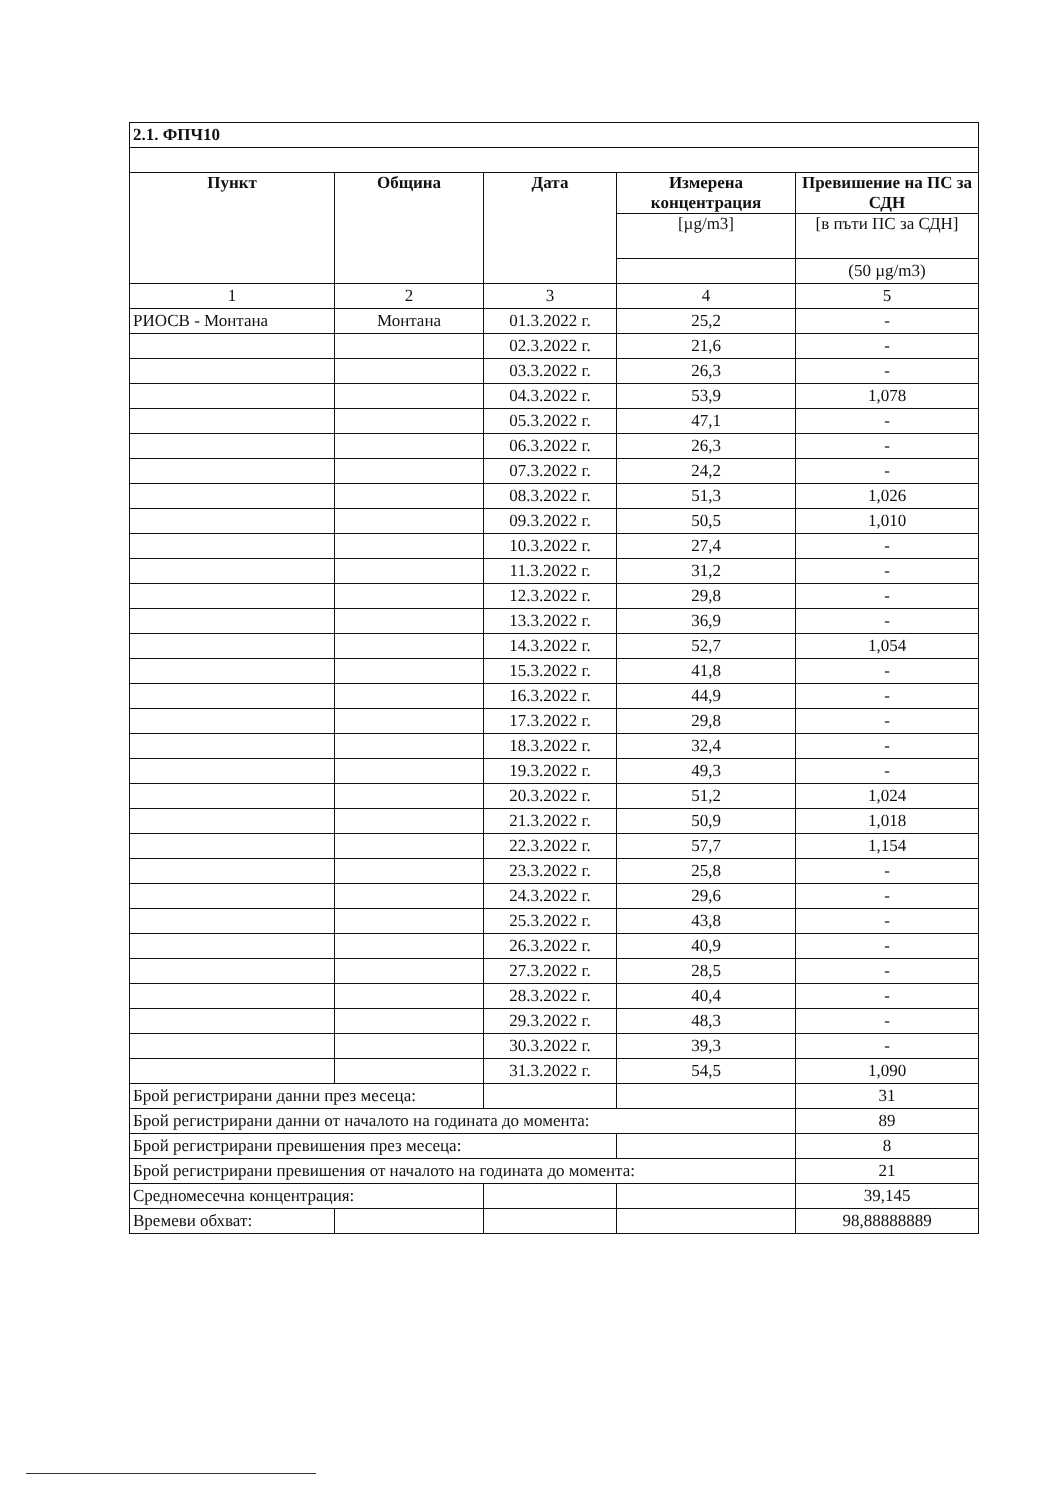| 2.1. ФПЧ10 | | | | |
| Пункт | Община | Дата | Измерена концентрация | Превишение на ПС за СДН |
| | | | [µg/m3] | [в пъти ПС за СДН] |
| | | | | (50 µg/m3) |
| 1 | 2 | 3 | 4 | 5 |
| РИОСВ - Монтана | Монтана | 01.3.2022 г. | 25,2 | - |
| | | 02.3.2022 г. | 21,6 | - |
| | | 03.3.2022 г. | 26,3 | - |
| | | 04.3.2022 г. | 53,9 | 1,078 |
| | | 05.3.2022 г. | 47,1 | - |
| | | 06.3.2022 г. | 26,3 | - |
| | | 07.3.2022 г. | 24,2 | - |
| | | 08.3.2022 г. | 51,3 | 1,026 |
| | | 09.3.2022 г. | 50,5 | 1,010 |
| | | 10.3.2022 г. | 27,4 | - |
| | | 11.3.2022 г. | 31,2 | - |
| | | 12.3.2022 г. | 29,8 | - |
| | | 13.3.2022 г. | 36,9 | - |
| | | 14.3.2022 г. | 52,7 | 1,054 |
| | | 15.3.2022 г. | 41,8 | - |
| | | 16.3.2022 г. | 44,9 | - |
| | | 17.3.2022 г. | 29,8 | - |
| | | 18.3.2022 г. | 32,4 | - |
| | | 19.3.2022 г. | 49,3 | - |
| | | 20.3.2022 г. | 51,2 | 1,024 |
| | | 21.3.2022 г. | 50,9 | 1,018 |
| | | 22.3.2022 г. | 57,7 | 1,154 |
| | | 23.3.2022 г. | 25,8 | - |
| | | 24.3.2022 г. | 29,6 | - |
| | | 25.3.2022 г. | 43,8 | - |
| | | 26.3.2022 г. | 40,9 | - |
| | | 27.3.2022 г. | 28,5 | - |
| | | 28.3.2022 г. | 40,4 | - |
| | | 29.3.2022 г. | 48,3 | - |
| | | 30.3.2022 г. | 39,3 | - |
| | | 31.3.2022 г. | 54,5 | 1,090 |
| Брой регистрирани данни през месеца: | | | | 31 |
| Брой регистрирани данни от началото на годината до момента: | | | | 89 |
| Брой регистрирани превишения през месеца: | | | | 8 |
| Брой регистрирани превишения от началото на годината до момента: | | | | 21 |
| Средномесечна концентрация: | | | | 39,145 |
| Времеви обхват: | | | | 98,88888889 |